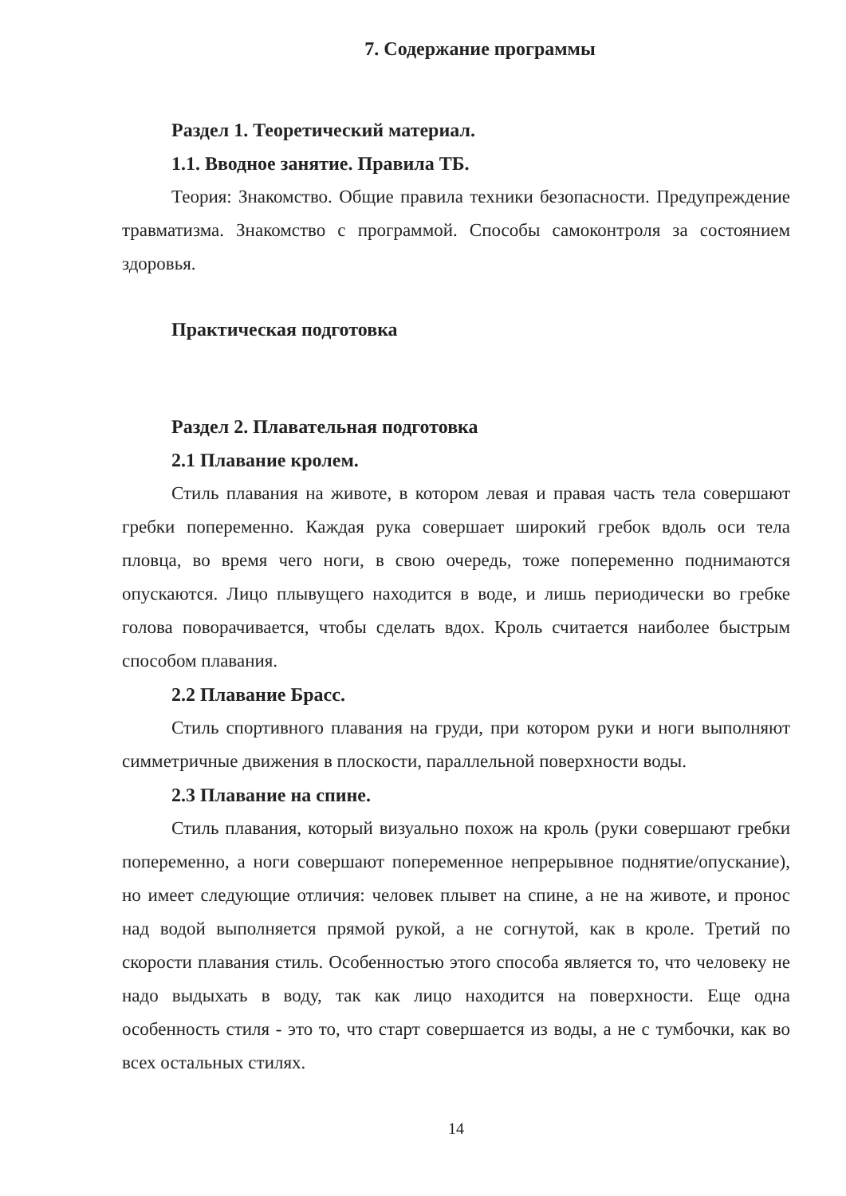7. Содержание программы
Раздел 1. Теоретический материал.
1.1. Вводное занятие. Правила ТБ.
Теория: Знакомство. Общие правила техники безопасности. Предупреждение травматизма. Знакомство с программой. Способы самоконтроля за состоянием здоровья.
Практическая подготовка
Раздел 2. Плавательная подготовка
2.1 Плавание кролем.
Стиль плавания на животе, в котором левая и правая часть тела совершают гребки попеременно. Каждая рука совершает широкий гребок вдоль оси тела пловца, во время чего ноги, в свою очередь, тоже попеременно поднимаются опускаются. Лицо плывущего находится в воде, и лишь периодически во гребке голова поворачивается, чтобы сделать вдох. Кроль считается наиболее быстрым способом плавания.
2.2 Плавание Брасс.
Стиль спортивного плавания на груди, при котором руки и ноги выполняют симметричные движения в плоскости, параллельной поверхности воды.
2.3 Плавание на спине.
Стиль плавания, который визуально похож на кроль (руки совершают гребки попеременно, а ноги совершают попеременное непрерывное поднятие/опускание), но имеет следующие отличия: человек плывет на спине, а не на животе, и пронос над водой выполняется прямой рукой, а не согнутой, как в кроле. Третий по скорости плавания стиль. Особенностью этого способа является то, что человеку не надо выдыхать в воду, так как лицо находится на поверхности. Еще одна особенность стиля - это то, что старт совершается из воды, а не с тумбочки, как во всех остальных стилях.
14